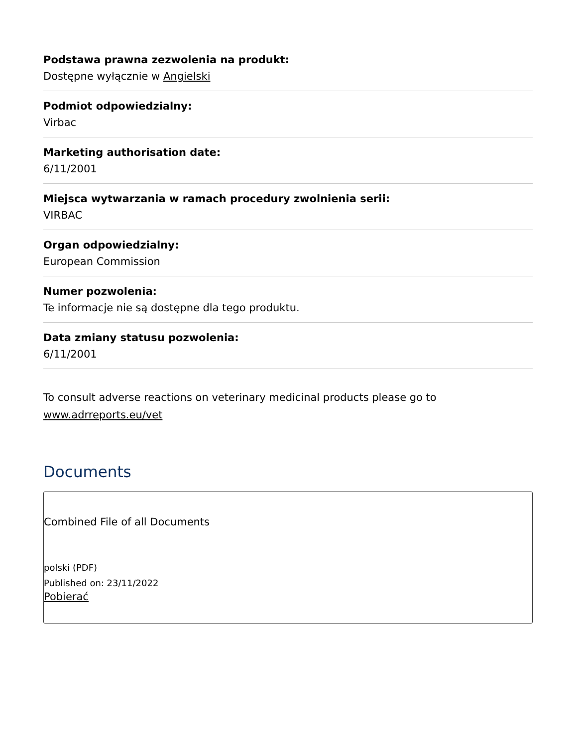Podstawa prawna zezwolenia na produkt:
Dostępne wyłącznie w Angielski
Podmiot odpowiedzialny:
Virbac
Marketing authorisation date:
6/11/2001
Miejsca wytwarzania w ramach procedury zwolnienia serii:
VIRBAC
Organ odpowiedzialny:
European Commission
Numer pozwolenia:
Te informacje nie są dostępne dla tego produktu.
Data zmiany statusu pozwolenia:
6/11/2001
To consult adverse reactions on veterinary medicinal products please go to www.adrreports.eu/vet
Documents
Combined File of all Documents
polski (PDF)
Published on: 23/11/2022
Pobierać